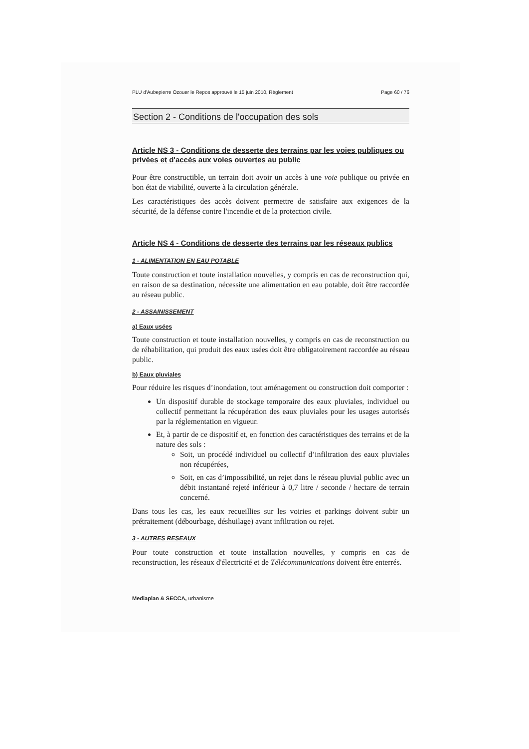PLU d'Aubepierre Ozouer le Repos approuvé le 15 juin 2010, Règlement Page 60 / 76
Section 2 - Conditions de l'occupation des sols
Article NS 3 - Conditions de desserte des terrains par les voies publiques ou privées et d'accès aux voies ouvertes au public
Pour être constructible, un terrain doit avoir un accès à une voie publique ou privée en bon état de viabilité, ouverte à la circulation générale.
Les caractéristiques des accès doivent permettre de satisfaire aux exigences de la sécurité, de la défense contre l'incendie et de la protection civile.
Article NS 4 - Conditions de desserte des terrains par les réseaux publics
1 - ALIMENTATION EN EAU POTABLE
Toute construction et toute installation nouvelles, y compris en cas de reconstruction qui, en raison de sa destination, nécessite une alimentation en eau potable, doit être raccordée au réseau public.
2 - ASSAINISSEMENT
a) Eaux usées
Toute construction et toute installation nouvelles, y compris en cas de reconstruction ou de réhabilitation, qui produit des eaux usées doit être obligatoirement raccordée au réseau public.
b) Eaux pluviales
Pour réduire les risques d’inondation, tout aménagement ou construction doit comporter :
Un dispositif durable de stockage temporaire des eaux pluviales, individuel ou collectif permettant la récupération des eaux pluviales pour les usages autorisés par la réglementation en vigueur.
Et, à partir de ce dispositif et, en fonction des caractéristiques des terrains et de la nature des sols :
Soit, un procédé individuel ou collectif d’infiltration des eaux pluviales non récupérées,
Soit, en cas d’impossibilité, un rejet dans le réseau pluvial public avec un débit instantané rejeté inférieur à 0,7 litre / seconde / hectare de terrain concerné.
Dans tous les cas, les eaux recueillies sur les voiries et parkings doivent subir un prétraitement (débourbage, déshuilage) avant infiltration ou rejet.
3 - AUTRES RESEAUX
Pour toute construction et toute installation nouvelles, y compris en cas de reconstruction, les réseaux d'électricité et de Télécommunications doivent être enterrés.
Mediaplan & SECCA, urbanisme